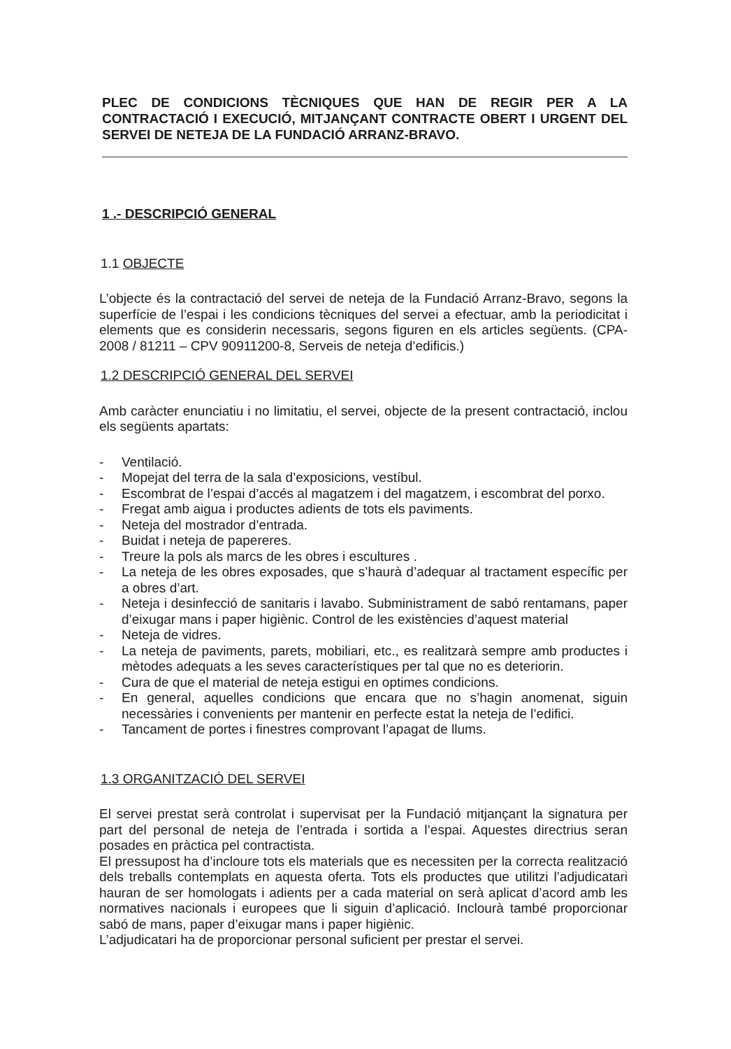PLEC DE CONDICIONS TÈCNIQUES QUE HAN DE REGIR PER A LA CONTRACTACIÓ I EXECUCIÓ, MITJANÇANT CONTRACTE OBERT I URGENT DEL SERVEI DE NETEJA DE LA FUNDACIÓ ARRANZ-BRAVO.
1 .- DESCRIPCIÓ GENERAL
1.1 OBJECTE
L’objecte és la contractació del servei de neteja de la Fundació Arranz-Bravo, segons la superfície de l’espai i les condicions tècniques del servei a efectuar, amb la periodicitat i elements que es considerin necessaris, segons figuren en els articles següents. (CPA-2008 / 81211 – CPV 90911200-8, Serveis de neteja d’edificis.)
1.2 DESCRIPCIÓ GENERAL DEL SERVEI
Amb caràcter enunciatiu i no limitatiu, el servei, objecte de la present contractació, inclou els següents apartats:
- Ventilació.
- Mopejat del terra de la sala d’exposicions, vestíbul.
- Escombrat de l’espai d’accés al magatzem i del magatzem, i escombrat del porxo.
- Fregat amb aigua i productes adients de tots els paviments.
- Neteja del mostrador d’entrada.
- Buidat i neteja de papereres.
- Treure la pols als marcs de les obres i escultures .
- La neteja de les obres exposades, que s’haurà d’adequar al tractament específic per a obres d’art.
- Neteja i desinfecció de sanitaris i lavabo. Subministrament de sabó rentamans, paper d’eixugar mans i paper higiènic. Control de les existències d’aquest material
- Neteja de vidres.
- La neteja de paviments, parets, mobiliari, etc., es realitzarà sempre amb productes i mètodes adequats a les seves característiques per tal que no es deteriorin.
- Cura de que el material de neteja estigui en optimes condicions.
- En general, aquelles condicions que encara que no s’hagin anomenat, siguin necessàries i convenients per mantenir en perfecte estat la neteja de l’edifici.
- Tancament de portes i finestres comprovant l’apagat de llums.
1.3 ORGANITZACIÓ DEL SERVEI
El servei prestat serà controlat i supervisat per la Fundació mitjançant la signatura per part del personal de neteja de l’entrada i sortida a l’espai. Aquestes directrius seran posades en pràctica pel contractista.
El pressupost ha d’incloure tots els materials que es necessiten per la correcta realització dels treballs contemplats en aquesta oferta. Tots els productes que utilitzi l’adjudicatari hauran de ser homologats i adients per a cada material on serà aplicat d’acord amb les normatives nacionals i europees que li siguin d’aplicació. Inclourà també proporcionar sabó de mans, paper d’eixugar mans i paper higiènic.
L’adjudicatari ha de proporcionar personal suficient per prestar el servei.